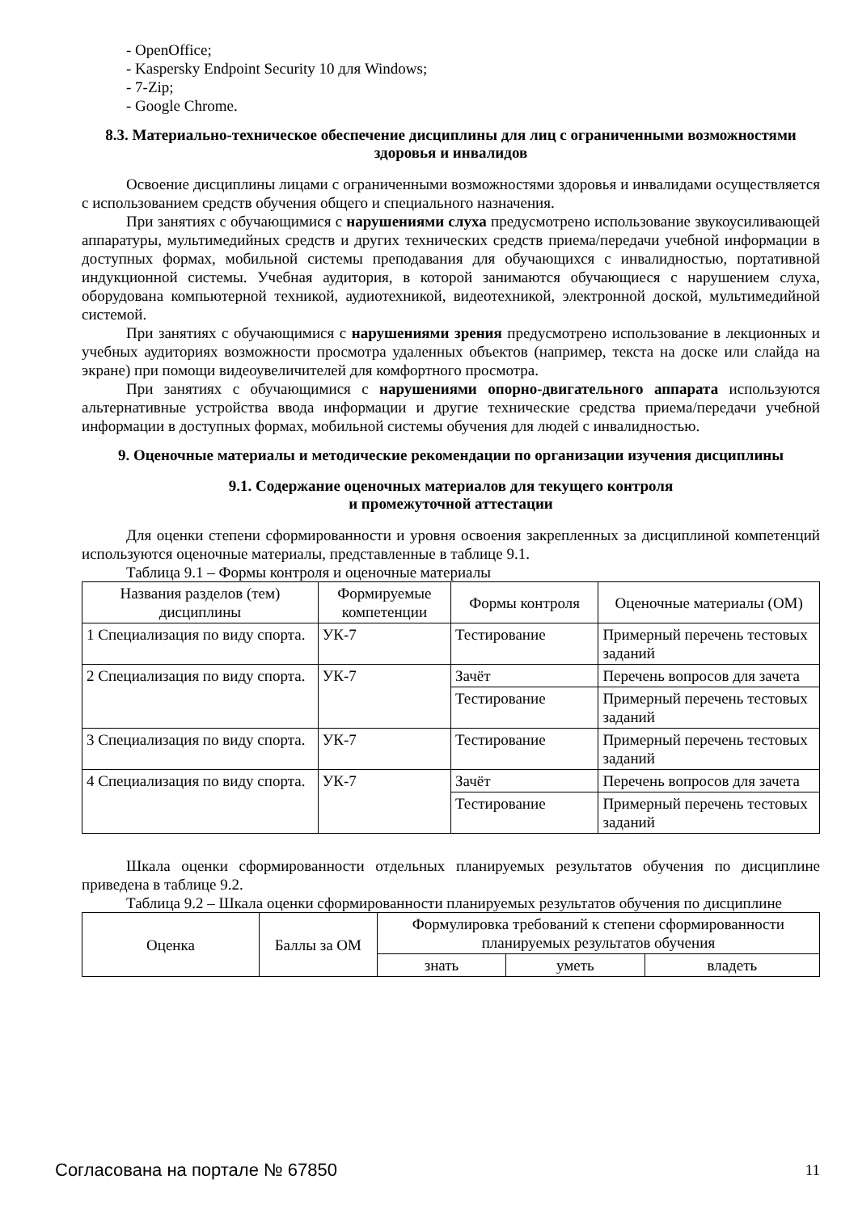- OpenOffice;
- Kaspersky Endpoint Security 10 для Windows;
- 7-Zip;
- Google Chrome.
8.3. Материально-техническое обеспечение дисциплины для лиц с ограниченными возможностями здоровья и инвалидов
Освоение дисциплины лицами с ограниченными возможностями здоровья и инвалидами осуществляется с использованием средств обучения общего и специального назначения.
При занятиях с обучающимися с нарушениями слуха предусмотрено использование звукоусиливающей аппаратуры, мультимедийных средств и других технических средств приема/передачи учебной информации в доступных формах, мобильной системы преподавания для обучающихся с инвалидностью, портативной индукционной системы. Учебная аудитория, в которой занимаются обучающиеся с нарушением слуха, оборудована компьютерной техникой, аудиотехникой, видеотехникой, электронной доской, мультимедийной системой.
При занятиях с обучающимися с нарушениями зрения предусмотрено использование в лекционных и учебных аудиториях возможности просмотра удаленных объектов (например, текста на доске или слайда на экране) при помощи видеоувеличителей для комфортного просмотра.
При занятиях с обучающимися с нарушениями опорно-двигательного аппарата используются альтернативные устройства ввода информации и другие технические средства приема/передачи учебной информации в доступных формах, мобильной системы обучения для людей с инвалидностью.
9. Оценочные материалы и методические рекомендации по организации изучения дисциплины
9.1. Содержание оценочных материалов для текущего контроля
и промежуточной аттестации
Для оценки степени сформированности и уровня освоения закрепленных за дисциплиной компетенций используются оценочные материалы, представленные в таблице 9.1.
Таблица 9.1 – Формы контроля и оценочные материалы
| Названия разделов (тем) дисциплины | Формируемые компетенции | Формы контроля | Оценочные материалы (ОМ) |
| --- | --- | --- | --- |
| 1 Специализация по виду спорта. | УК-7 | Тестирование | Примерный перечень тестовых заданий |
| 2 Специализация по виду спорта. | УК-7 | Зачёт | Перечень вопросов для зачета |
| | | Тестирование | Примерный перечень тестовых заданий |
| 3 Специализация по виду спорта. | УК-7 | Тестирование | Примерный перечень тестовых заданий |
| 4 Специализация по виду спорта. | УК-7 | Зачёт | Перечень вопросов для зачета |
| | | Тестирование | Примерный перечень тестовых заданий |
Шкала оценки сформированности отдельных планируемых результатов обучения по дисциплине приведена в таблице 9.2.
Таблица 9.2 – Шкала оценки сформированности планируемых результатов обучения по дисциплине
| Оценка | Баллы за ОМ | Формулировка требований к степени сформированности планируемых результатов обучения | | |
| --- | --- | --- | --- | --- |
| | | знать | уметь | владеть |
Согласована на портале № 67850 11